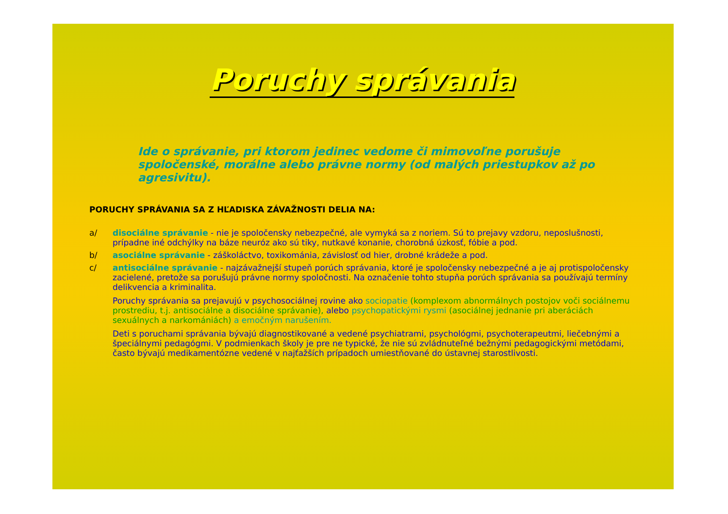Poruchy správania
Ide o správanie, pri ktorom jedinec vedome či mimovoľne porušuje spoločenské, morálne alebo právne normy (od malých priestupkov až po agresivitu).
PORUCHY SPRÁVANIA SA Z HĽADISKA ZÁVAŽNOSTI DELIA NA:
a/ disociálne správanie - nie je spoločensky nebezpečné, ale vymyká sa z noriem. Sú to prejavy vzdoru, neposlušnosti, prípadne iné odchýlky na báze neuróz ako sú tiky, nutkavé konanie, chorobná úzkosť, fóbie a pod.
b/ asociálne správanie - záškoláctvo, toxikománia, závislosť od hier, drobné krádeže a pod.
c/ antisociálne správanie - najzávažnejší stupeň porúch správania, ktoré je spoločensky nebezpečné a je aj protispoločensky zacielené, pretože sa porušujú právne normy spoločnosti. Na označenie tohto stupňa porúch správania sa používajú termíny delikvencia a kriminalita.
Poruchy správania sa prejavujú v psychosociálnej rovine ako sociopatie (komplexom abnormálnych postojov voči sociálnemu prostrediu, t.j. antisociálne a disociálne správanie), alebo psychopatickými rysmi (asociálnej jednanie pri aberáciách sexuálnych a narkomániách) a emočným narušením.
Deti s poruchami správania bývajú diagnostikované a vedené psychiatrami, psychológmi, psychoterapeutmi, liečebnými a špeciálnymi pedagógmi. V podmienkach školy je pre ne typické, že nie sú zvládnuteľné bežnými pedagogickými metódami, často bývajú medikamentózne vedené v najťažších prípadoch umiestňované do ústavnej starostlivosti.